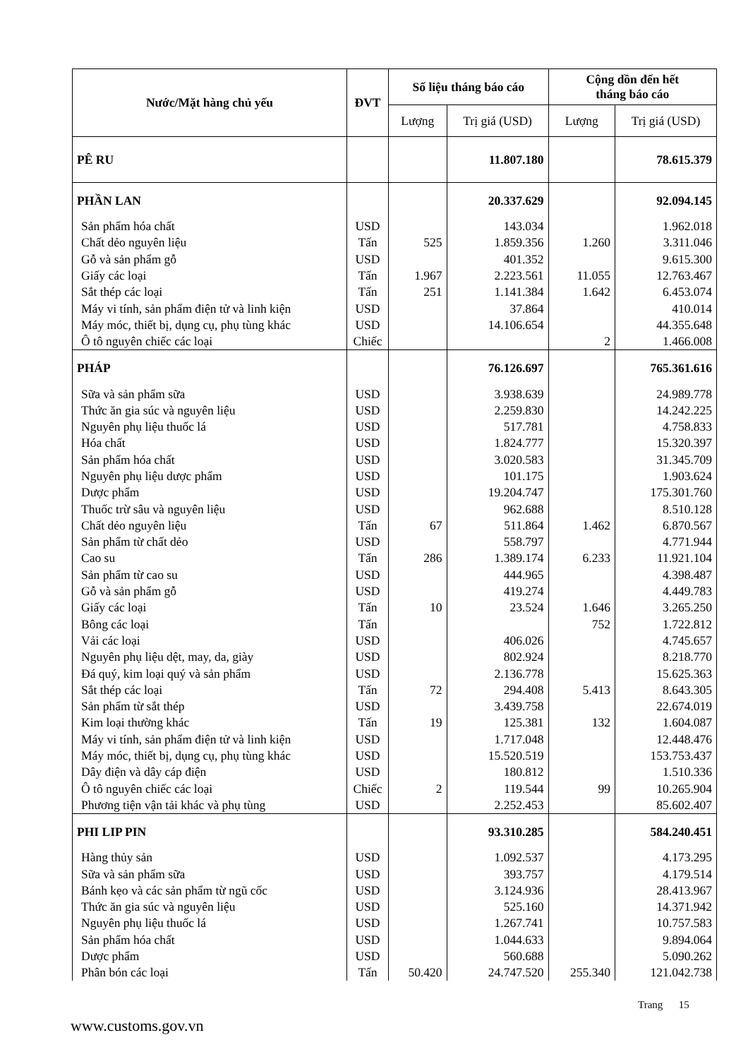| Nước/Mặt hàng chủ yếu | ĐVT | Số liệu tháng báo cáo | | Cộng dồn đến hết tháng báo cáo | |
| --- | --- | --- | --- | --- | --- |
| | | Lượng | Trị giá (USD) | Lượng | Trị giá (USD) |
| PÊ RU | | | 11.807.180 | | 78.615.379 |
| PHẦN LAN | | | 20.337.629 | | 92.094.145 |
| Sản phẩm hóa chất | USD | | 143.034 | | 1.962.018 |
| Chất dẻo nguyên liệu | Tấn | 525 | 1.859.356 | 1.260 | 3.311.046 |
| Gỗ và sản phẩm gỗ | USD | | 401.352 | | 9.615.300 |
| Giấy các loại | Tấn | 1.967 | 2.223.561 | 11.055 | 12.763.467 |
| Sắt thép các loại | Tấn | 251 | 1.141.384 | 1.642 | 6.453.074 |
| Máy vi tính, sản phẩm điện tử và linh kiện | USD | | 37.864 | | 410.014 |
| Máy móc, thiết bị, dụng cụ, phụ tùng khác | USD | | 14.106.654 | | 44.355.648 |
| Ô tô nguyên chiếc các loại | Chiếc | | | 2 | 1.466.008 |
| PHÁP | | | 76.126.697 | | 765.361.616 |
| Sữa và sản phẩm sữa | USD | | 3.938.639 | | 24.989.778 |
| Thức ăn gia súc và nguyên liệu | USD | | 2.259.830 | | 14.242.225 |
| Nguyên phụ liệu thuốc lá | USD | | 517.781 | | 4.758.833 |
| Hóa chất | USD | | 1.824.777 | | 15.320.397 |
| Sản phẩm hóa chất | USD | | 3.020.583 | | 31.345.709 |
| Nguyên phụ liệu dược phẩm | USD | | 101.175 | | 1.903.624 |
| Dược phẩm | USD | | 19.204.747 | | 175.301.760 |
| Thuốc trừ sâu và nguyên liệu | USD | | 962.688 | | 8.510.128 |
| Chất dẻo nguyên liệu | Tấn | 67 | 511.864 | 1.462 | 6.870.567 |
| Sản phẩm từ chất dẻo | USD | | 558.797 | | 4.771.944 |
| Cao su | Tấn | 286 | 1.389.174 | 6.233 | 11.921.104 |
| Sản phẩm từ cao su | USD | | 444.965 | | 4.398.487 |
| Gỗ và sản phẩm gỗ | USD | | 419.274 | | 4.449.783 |
| Giấy các loại | Tấn | 10 | 23.524 | 1.646 | 3.265.250 |
| Bông các loại | Tấn | | | 752 | 1.722.812 |
| Vải các loại | USD | | 406.026 | | 4.745.657 |
| Nguyên phụ liệu dệt, may, da, giày | USD | | 802.924 | | 8.218.770 |
| Đá quý, kim loại quý và sản phẩm | USD | | 2.136.778 | | 15.625.363 |
| Sắt thép các loại | Tấn | 72 | 294.408 | 5.413 | 8.643.305 |
| Sản phẩm từ sắt thép | USD | | 3.439.758 | | 22.674.019 |
| Kim loại thường khác | Tấn | 19 | 125.381 | 132 | 1.604.087 |
| Máy vi tính, sản phẩm điện tử và linh kiện | USD | | 1.717.048 | | 12.448.476 |
| Máy móc, thiết bị, dụng cụ, phụ tùng khác | USD | | 15.520.519 | | 153.753.437 |
| Dây điện và dây cáp điện | USD | | 180.812 | | 1.510.336 |
| Ô tô nguyên chiếc các loại | Chiếc | 2 | 119.544 | 99 | 10.265.904 |
| Phương tiện vận tải khác và phụ tùng | USD | | 2.252.453 | | 85.602.407 |
| PHI LIP PIN | | | 93.310.285 | | 584.240.451 |
| Hàng thủy sản | USD | | 1.092.537 | | 4.173.295 |
| Sữa và sản phẩm sữa | USD | | 393.757 | | 4.179.514 |
| Bánh kẹo và các sản phẩm từ ngũ cốc | USD | | 3.124.936 | | 28.413.967 |
| Thức ăn gia súc và nguyên liệu | USD | | 525.160 | | 14.371.942 |
| Nguyên phụ liệu thuốc lá | USD | | 1.267.741 | | 10.757.583 |
| Sản phẩm hóa chất | USD | | 1.044.633 | | 9.894.064 |
| Dược phẩm | USD | | 560.688 | | 5.090.262 |
| Phân bón các loại | Tấn | 50.420 | 24.747.520 | 255.340 | 121.042.738 |
Trang 15
www.customs.gov.vn